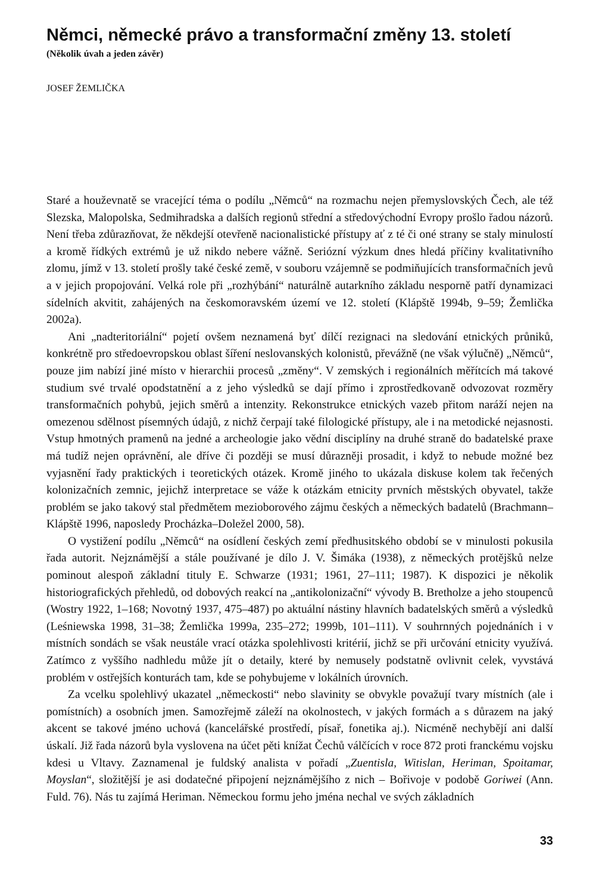Němci, německé právo a transformační změny 13. století
(Několik úvah a jeden závěr)
JOSEF ŽEMLIČKA
Staré a houževnatě se vracející téma o podílu „Němců“ na rozmachu nejen přemyslovských Čech, ale též Slezska, Malopolska, Sedmihradska a dalších regionů střední a středovýchodní Evropy prošlo řadou názorů. Není třeba zdůrazňovat, že někdejší otevřeně nacionalistické přístupy ať z té či oné strany se staly minulostí a kromě řídkých extrémů je už nikdo nebere vážně. Seriózní výzkum dnes hledá příčiny kvalitativního zlomu, jímž v 13. století prošly také české země, v souboru vzájemně se podmiňujících transformačních jevů a v jejich propojování. Velká role při „rozhýbání“ naturálně autarkního základu nesporně patří dynamizaci sídelních akvitit, zahájených na českomoravském území ve 12. století (Klápště 1994b, 9–59; Žemlička 2002a).
Ani „nadteritoriální“ pojetí ovšem neznamená byť dílčí rezignaci na sledování etnických průniků, konkrétně pro středoevropskou oblast šíření neslovanských kolonistů, převážně (ne však výlučně) „Němců“, pouze jim nabízí jiné místo v hierarchii procesů „změny“. V zemských i regionálních měřítcích má takové studium své trvalé opodstatnění a z jeho výsledků se dají přímo i zprostředkovaně odvozovat rozměry transformačních pohybů, jejich směrů a intenzity. Rekonstrukce etnických vazeb přitom naráží nejen na omezenou sdělnost písemných údajů, z nichž čerpají také filologické přístupy, ale i na metodické nejasnosti. Vstup hmotných pramenů na jedné a archeologie jako vědní disciplíny na druhé straně do badatelské praxe má tudíž nejen oprávnění, ale dříve či později se musí důrazněji prosadit, i když to nebude možné bez vyjasnění řady praktických i teoretických otázek. Kromě jiného to ukázala diskuse kolem tak řečených kolonizačních zemnic, jejichž interpretace se váže k otázkám etnicity prvních městských obyvatel, takže problém se jako takový stal předmětem mezioborového zájmu českých a německých badatelů (Brachmann–Klápště 1996, naposledy Procházka–Doležel 2000, 58).
O vystižení podílu „Němců“ na osídlení českých zemí předhusitského období se v minulosti pokusila řada autorit. Nejznámější a stále používané je dílo J. V. Šimáka (1938), z německých protějšků nelze pominout alespoň základní tituly E. Schwarze (1931; 1961, 27–111; 1987). K dispozici je několik historiografických přehledů, od dobových reakcí na „antikolonizační“ vývody B. Bretholze a jeho stoupenců (Wostry 1922, 1–168; Novotný 1937, 475–487) po aktuální nástiny hlavních badatelských směrů a výsledků (Leśniewska 1998, 31–38; Žemlička 1999a, 235–272; 1999b, 101–111). V souhrnných pojednáních i v místních sondách se však neustále vrací otázka spolehlivosti kritérií, jichž se při určování etnicity využívá. Zatímco z vyššího nadhledu může jít o detaily, které by nemusely podstatně ovlivnit celek, vyvstává problém v ostřejších konturách tam, kde se pohybujeme v lokálních úrovních.
Za vcelku spolehlivý ukazatel „německosti“ nebo slavinity se obvykle považují tvary místních (ale i pomístních) a osobních jmen. Samozřejmě záleží na okolnostech, v jakých formách a s důrazem na jaký akcent se takové jméno uchová (kancelářské prostředí, písař, fonetika aj.). Nicméně nechybějí ani další úskalí. Již řada názorů byla vyslovena na účet pěti knížat Čechů válčících v roce 872 proti franckému vojsku kdesi u Vltavy. Zaznamenal je fuldský analista v pořadí „Zuentisla, Witislan, Heriman, Spoitamar, Moyslan“, složitější je asi dodatečné připojení nejznámějšího z nich – Bořivoje v podobě Goriwei (Ann. Fuld. 76). Nás tu zajímá Heriman. Německou formu jeho jména nechal ve svých základních
33